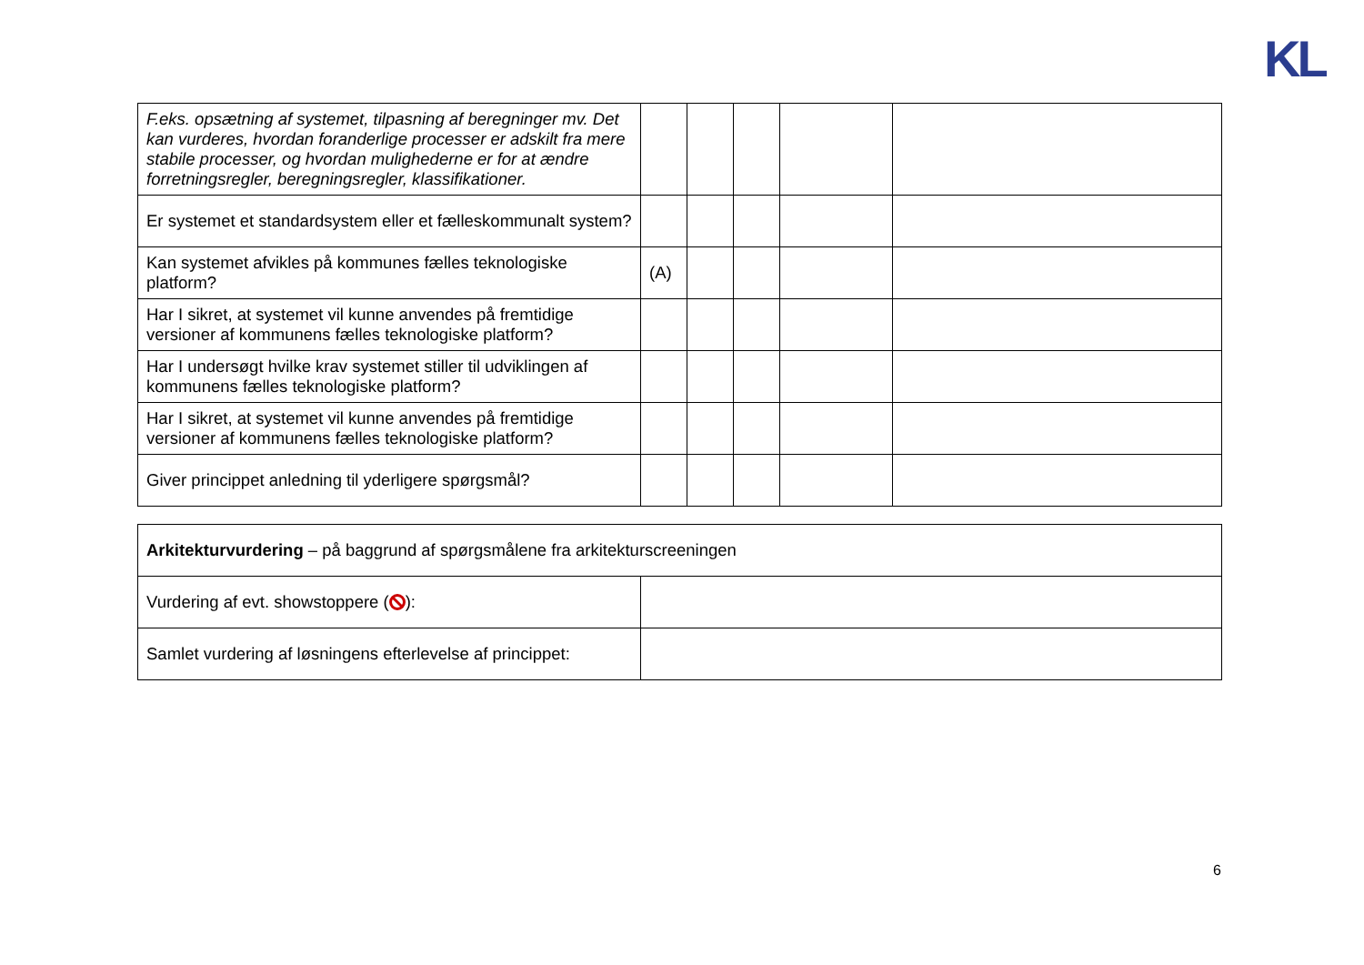KL
| F.eks. opsætning af systemet, tilpasning af beregninger mv. Det kan vurderes, hvordan foranderlige processer er adskilt fra mere stabile processer, og hvordan mulighederne er for at ændre forretningsregler, beregningsregler, klassifikationer. | | | | | |
| Er systemet et standardsystem eller et fælleskommunalt system? | | | | | |
| Kan systemet afvikles på kommunes fælles teknologiske platform? | (A) | | | | |
| Har I sikret, at systemet vil kunne anvendes på fremtidige versioner af kommunens fælles teknologiske platform? | | | | | |
| Har I undersøgt hvilke krav systemet stiller til udviklingen af kommunens fælles teknologiske platform? | | | | | |
| Har I sikret, at systemet vil kunne anvendes på fremtidige versioner af kommunens fælles teknologiske platform? | | | | | |
| Giver princippet anledning til yderligere spørgsmål? | | | | | |
| Arkitekturvurdering – på baggrund af spørgsmålene fra arkitekturscreeningen | |
| Vurdering af evt. showstoppere ( ): | |
| Samlet vurdering af løsningens efterlevelse af princippet: | |
6